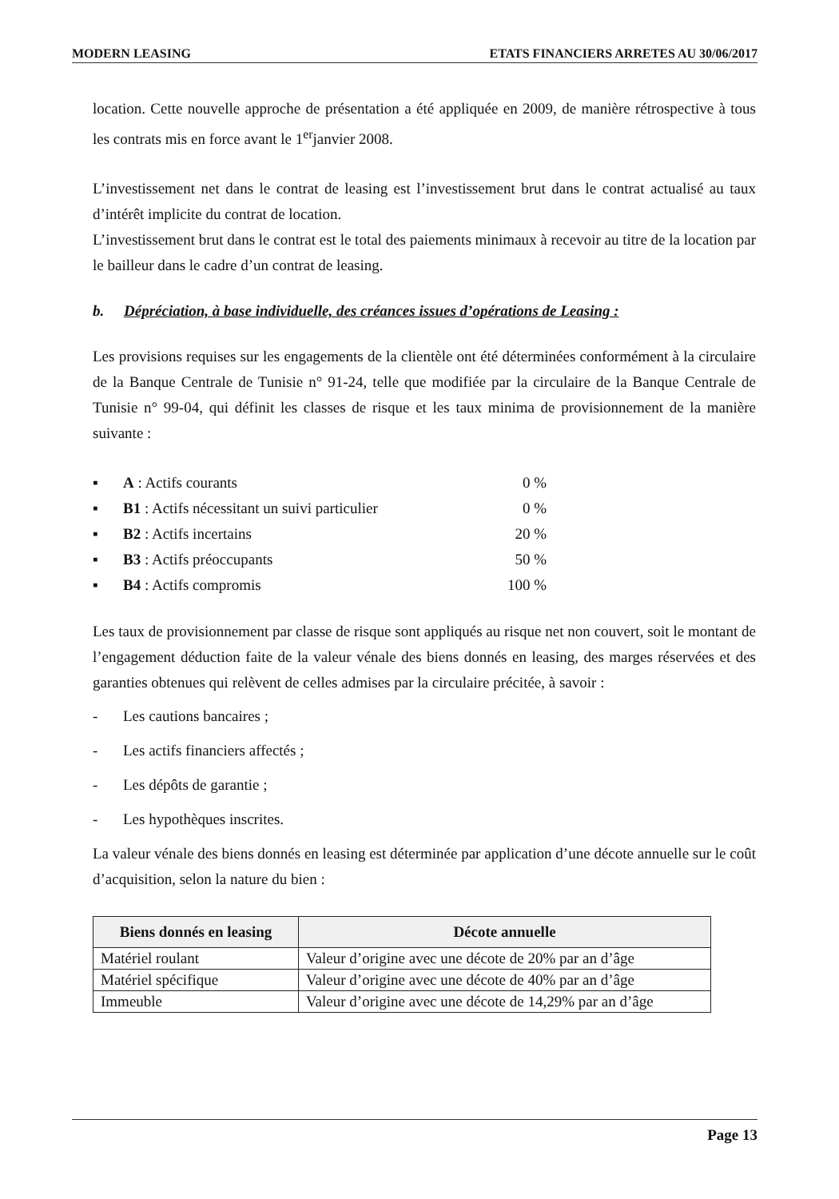MODERN LEASING ETATS FINANCIERS ARRETES AU 30/06/2017
location. Cette nouvelle approche de présentation a été appliquée en 2009, de manière rétrospective à tous les contrats mis en force avant le 1<sup>er</sup>janvier 2008.
L’investissement net dans le contrat de leasing est l’investissement brut dans le contrat actualisé au taux d’intérêt implicite du contrat de location.
L’investissement brut dans le contrat est le total des paiements minimaux à recevoir au titre de la location par le bailleur dans le cadre d’un contrat de leasing.
b. Dépréciation, à base individuelle, des créances issues d’opérations de Leasing :
Les provisions requises sur les engagements de la clientèle ont été déterminées conformément à la circulaire de la Banque Centrale de Tunisie n° 91-24, telle que modifiée par la circulaire de la Banque Centrale de Tunisie n° 99-04, qui définit les classes de risque et les taux minima de provisionnement de la manière suivante :
▪ A : Actifs courants 0 %
▪ B1 : Actifs nécessitant un suivi particulier 0 %
▪ B2 : Actifs incertains 20 %
▪ B3 : Actifs préoccupants 50 %
▪ B4 : Actifs compromis 100 %
Les taux de provisionnement par classe de risque sont appliqués au risque net non couvert, soit le montant de l’engagement déduction faite de la valeur vénale des biens donnés en leasing, des marges réservées et des garanties obtenues qui relèvent de celles admises par la circulaire précitée, à savoir :
- Les cautions bancaires ;
- Les actifs financiers affectés ;
- Les dépôts de garantie ;
- Les hypothèques inscrites.
La valeur vénale des biens donnés en leasing est déterminée par application d’une décote annuelle sur le coût d’acquisition, selon la nature du bien :
| Biens donnés en leasing | Décote annuelle |
| --- | --- |
| Matériel roulant | Valeur d’origine avec une décote de 20% par an d’âge |
| Matériel spécifique | Valeur d’origine avec une décote de 40% par an d’âge |
| Immeuble | Valeur d’origine avec une décote de 14,29% par an d’âge |
Page 13